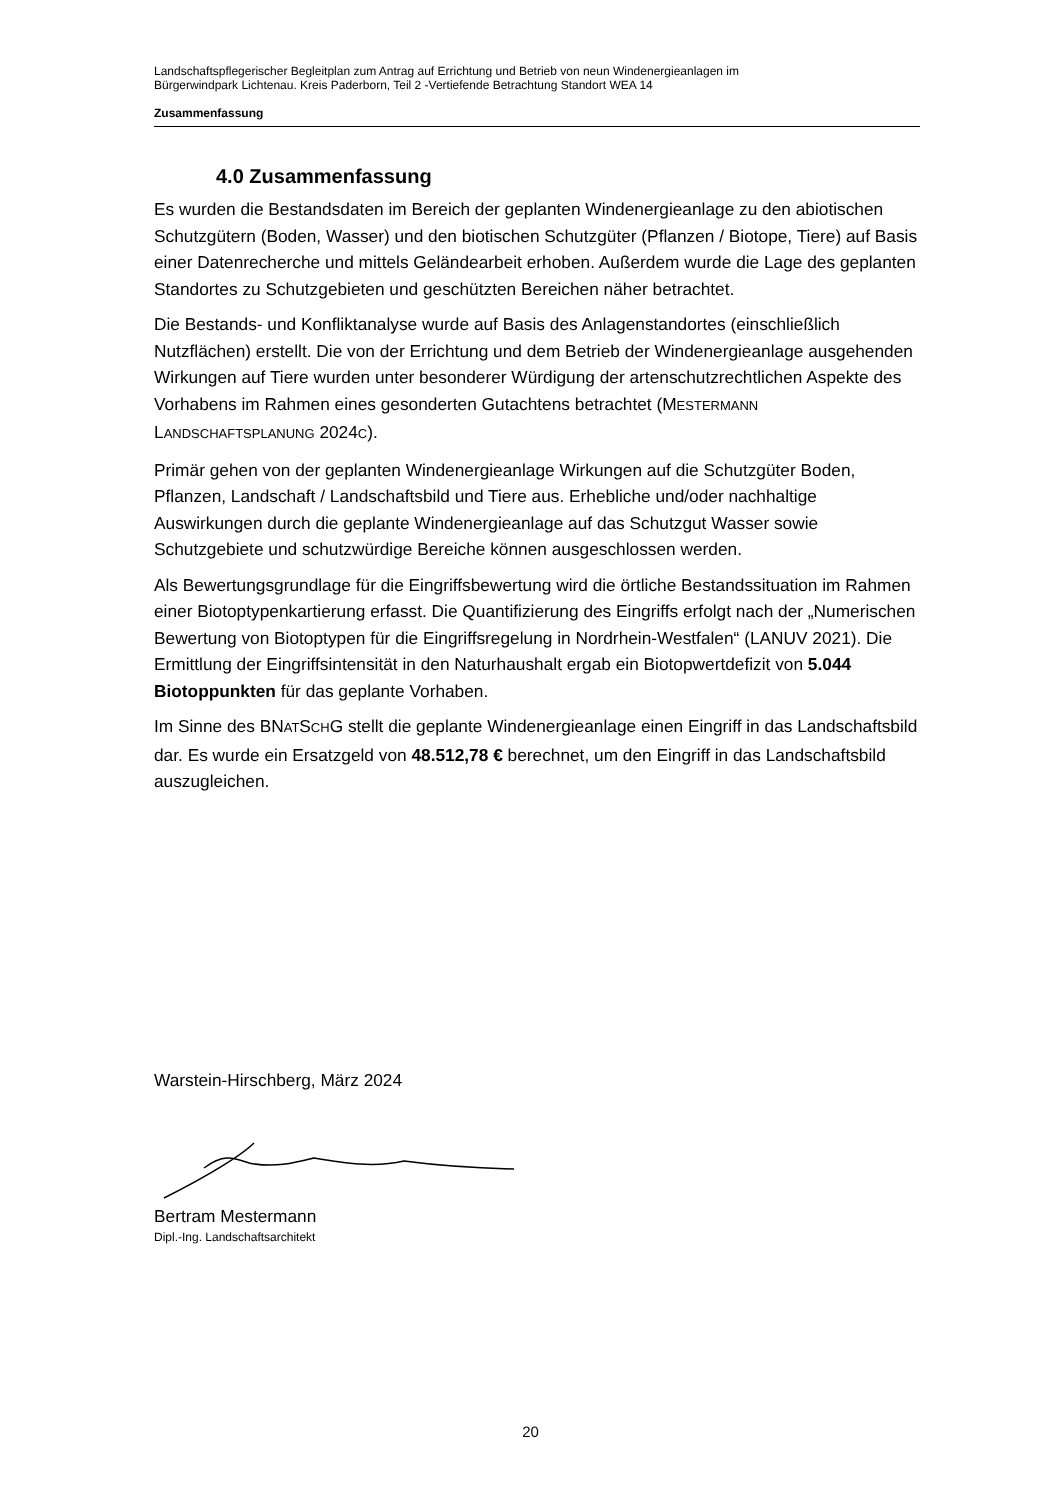Landschaftspflegerischer Begleitplan zum Antrag auf Errichtung und Betrieb von neun Windenergieanlagen im
Bürgerwindpark Lichtenau. Kreis Paderborn, Teil 2 -Vertiefende Betrachtung Standort WEA 14
Zusammenfassung
4.0 Zusammenfassung
Es wurden die Bestandsdaten im Bereich der geplanten Windenergieanlage zu den abiotischen Schutzgütern (Boden, Wasser) und den biotischen Schutzgüter (Pflanzen / Biotope, Tiere) auf Basis einer Datenrecherche und mittels Geländearbeit erhoben. Außerdem wurde die Lage des geplanten Standortes zu Schutzgebieten und geschützten Bereichen näher betrachtet.
Die Bestands- und Konfliktanalyse wurde auf Basis des Anlagenstandortes (einschließlich Nutzflächen) erstellt. Die von der Errichtung und dem Betrieb der Windenergieanlage ausgehenden Wirkungen auf Tiere wurden unter besonderer Würdigung der artenschutzrechtlichen Aspekte des Vorhabens im Rahmen eines gesonderten Gutachtens betrachtet (MESTERMANN LANDSCHAFTSPLANUNG 2024C).
Primär gehen von der geplanten Windenergieanlage Wirkungen auf die Schutzgüter Boden, Pflanzen, Landschaft / Landschaftsbild und Tiere aus. Erhebliche und/oder nachhaltige Auswirkungen durch die geplante Windenergieanlage auf das Schutzgut Wasser sowie Schutzgebiete und schutzwürdige Bereiche können ausgeschlossen werden.
Als Bewertungsgrundlage für die Eingriffsbewertung wird die örtliche Bestandssituation im Rahmen einer Biotoptypenkartierung erfasst. Die Quantifizierung des Eingriffs erfolgt nach der „Numerischen Bewertung von Biotoptypen für die Eingriffsregelung in Nordrhein-Westfalen“ (LANUV 2021). Die Ermittlung der Eingriffsintensität in den Naturhaushalt ergab ein Biotopwertdefizit von 5.044 Biotoppunkten für das geplante Vorhaben.
Im Sinne des BNATSCHG stellt die geplante Windenergieanlage einen Eingriff in das Landschaftsbild dar. Es wurde ein Ersatzgeld von 48.512,78 € berechnet, um den Eingriff in das Landschaftsbild auszugleichen.
Warstein-Hirschberg, März 2024
Bertram Mestermann
Dipl.-Ing. Landschaftsarchitekt
20